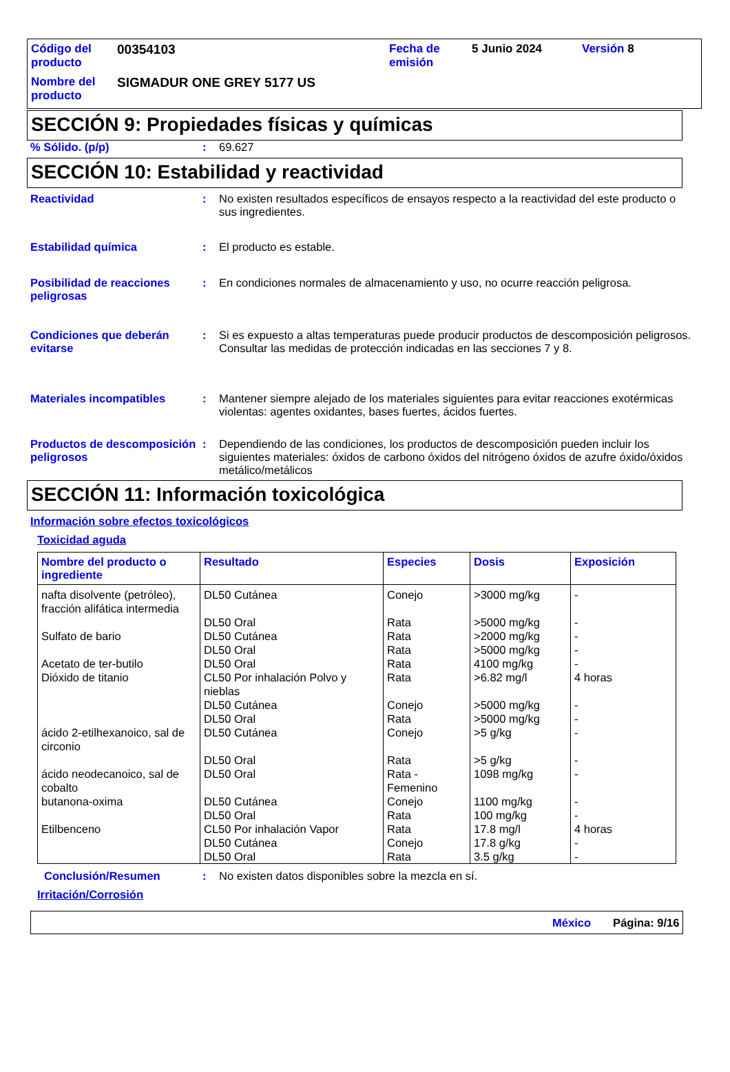| Código del producto | 00354103 | Fecha de emisión | 5 Junio 2024 | Versión 8 |
| Nombre del producto | SIGMADUR ONE GREY 5177 US | | | |
SECCIÓN 9: Propiedades físicas y químicas
% Sólido. (p/p) : 69.627
SECCIÓN 10: Estabilidad y reactividad
Reactividad : No existen resultados específicos de ensayos respecto a la reactividad del este producto o sus ingredientes.
Estabilidad química : El producto es estable.
Posibilidad de reacciones peligrosas
: En condiciones normales de almacenamiento y uso, no ocurre reacción peligrosa.
Condiciones que deberán evitarse
: Si es expuesto a altas temperaturas puede producir productos de descomposición peligrosos.
Consultar las medidas de protección indicadas en las secciones 7 y 8.
Materiales incompatibles : Mantener siempre alejado de los materiales siguientes para evitar reacciones exotérmicas violentas: agentes oxidantes, bases fuertes, ácidos fuertes.
Productos de descomposición peligrosos
: Dependiendo de las condiciones, los productos de descomposición pueden incluir los siguientes materiales: óxidos de carbono óxidos del nitrógeno óxidos de azufre óxido/óxidos metálico/metálicos
SECCIÓN 11: Información toxicológica
Información sobre efectos toxicológicos
Toxicidad aguda
| Nombre del producto o ingrediente | Resultado | Especies | Dosis | Exposición |
| --- | --- | --- | --- | --- |
| nafta disolvente (petróleo), fracción alifática intermedia | DL50 Cutánea | Conejo | >3000 mg/kg | - |
| | DL50 Oral | Rata | >5000 mg/kg | - |
| Sulfato de bario | DL50 Cutánea | Rata | >2000 mg/kg | - |
| | DL50 Oral | Rata | >5000 mg/kg | - |
| Acetato de ter-butilo | DL50 Oral | Rata | 4100 mg/kg | - |
| Dióxido de titanio | CL50 Por inhalación Polvo y nieblas | Rata | >6.82 mg/l | 4 horas |
| | DL50 Cutánea | Conejo | >5000 mg/kg | - |
| | DL50 Oral | Rata | >5000 mg/kg | - |
| ácido 2-etilhexanoico, sal de circonio | DL50 Cutánea | Conejo | >5 g/kg | - |
| | DL50 Oral | Rata | >5 g/kg | - |
| ácido neodecanoico, sal de cobalto | DL50 Oral | Rata - Femenino | 1098 mg/kg | - |
| butanona-oxima | DL50 Cutánea | Conejo | 1100 mg/kg | - |
| | DL50 Oral | Rata | 100 mg/kg | - |
| Etilbenceno | CL50 Por inhalación Vapor | Rata | 17.8 mg/l | 4 horas |
| | DL50 Cutánea | Conejo | 17.8 g/kg | - |
| | DL50 Oral | Rata | 3.5 g/kg | - |
Conclusión/Resumen : No existen datos disponibles sobre la mezcla en sí.
Irritación/Corrosión
México Página: 9/16